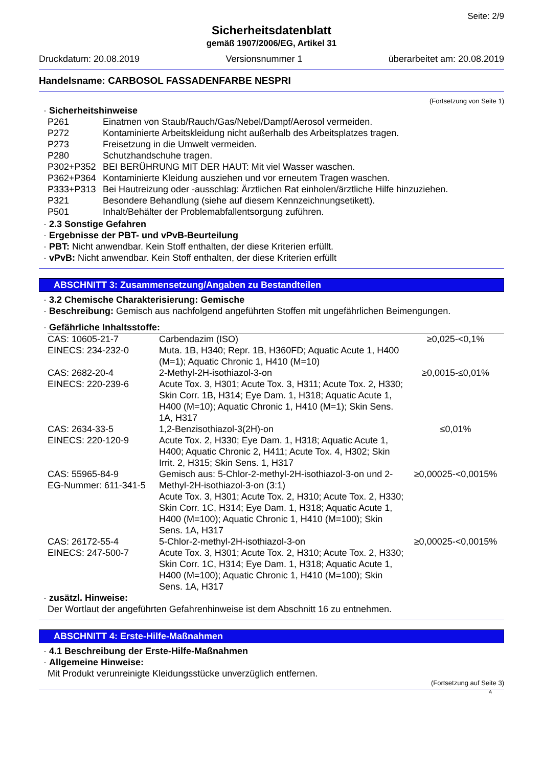Seite: 2/9
Sicherheitsdatenblatt
gemäß 1907/2006/EG, Artikel 31
Druckdatum: 20.08.2019 Versionsnummer 1 überarbeitet am: 20.08.2019
Handelsname: CARBOSOL FASSADENFARBE NESPRI
(Fortsetzung von Seite 1)
· Sicherheitshinweise
| P261 | Einatmen von Staub/Rauch/Gas/Nebel/Dampf/Aerosol vermeiden. |
| P272 | Kontaminierte Arbeitskleidung nicht außerhalb des Arbeitsplatzes tragen. |
| P273 | Freisetzung in die Umwelt vermeiden. |
| P280 | Schutzhandschuhe tragen. |
| P302+P352 | BEI BERÜHRUNG MIT DER HAUT: Mit viel Wasser waschen. |
| P362+P364 | Kontaminierte Kleidung ausziehen und vor erneutem Tragen waschen. |
| P333+P313 | Bei Hautreizung oder -ausschlag: Ärztlichen Rat einholen/ärztliche Hilfe hinzuziehen. |
| P321 | Besondere Behandlung (siehe auf diesem Kennzeichnungsetikett). |
| P501 | Inhalt/Behälter der Problemabfallentsorgung zuführen. |
· 2.3 Sonstige Gefahren
· Ergebnisse der PBT- und vPvB-Beurteilung
· PBT: Nicht anwendbar. Kein Stoff enthalten, der diese Kriterien erfüllt.
· vPvB: Nicht anwendbar. Kein Stoff enthalten, der diese Kriterien erfüllt
ABSCHNITT 3: Zusammensetzung/Angaben zu Bestandteilen
· 3.2 Chemische Charakterisierung: Gemische
· Beschreibung: Gemisch aus nachfolgend angeführten Stoffen mit ungefährlichen Beimengungen.
· Gefährliche Inhaltsstoffe:
| CAS: 10605-21-7 EINECS: 234-232-0 | Carbendazim (ISO) Muta. 1B, H340; Repr. 1B, H360FD; Aquatic Acute 1, H400 (M=1); Aquatic Chronic 1, H410 (M=10) | ≥0,025-<0,1% |
| CAS: 2682-20-4 EINECS: 220-239-6 | 2-Methyl-2H-isothiazol-3-on Acute Tox. 3, H301; Acute Tox. 3, H311; Acute Tox. 2, H330; Skin Corr. 1B, H314; Eye Dam. 1, H318; Aquatic Acute 1, H400 (M=10); Aquatic Chronic 1, H410 (M=1); Skin Sens. 1A, H317 | ≥0,0015-≤0,01% |
| CAS: 2634-33-5 EINECS: 220-120-9 | 1,2-Benzisothiazol-3(2H)-on Acute Tox. 2, H330; Eye Dam. 1, H318; Aquatic Acute 1, H400; Aquatic Chronic 2, H411; Acute Tox. 4, H302; Skin Irrit. 2, H315; Skin Sens. 1, H317 | ≤0,01% |
| CAS: 55965-84-9 EG-Nummer: 611-341-5 | Gemisch aus: 5-Chlor-2-methyl-2H-isothiazol-3-on und 2-Methyl-2H-isothiazol-3-on (3:1) Acute Tox. 3, H301; Acute Tox. 2, H310; Acute Tox. 2, H330; Skin Corr. 1C, H314; Eye Dam. 1, H318; Aquatic Acute 1, H400 (M=100); Aquatic Chronic 1, H410 (M=100); Skin Sens. 1A, H317 | ≥0,00025-<0,0015% |
| CAS: 26172-55-4 EINECS: 247-500-7 | 5-Chlor-2-methyl-2H-isothiazol-3-on Acute Tox. 3, H301; Acute Tox. 2, H310; Acute Tox. 2, H330; Skin Corr. 1C, H314; Eye Dam. 1, H318; Aquatic Acute 1, H400 (M=100); Aquatic Chronic 1, H410 (M=100); Skin Sens. 1A, H317 | ≥0,00025-<0,0015% |
· zusätzl. Hinweise:
Der Wortlaut der angeführten Gefahrenhinweise ist dem Abschnitt 16 zu entnehmen.
ABSCHNITT 4: Erste-Hilfe-Maßnahmen
· 4.1 Beschreibung der Erste-Hilfe-Maßnahmen
· Allgemeine Hinweise:
Mit Produkt verunreinigte Kleidungsstücke unverzüglich entfernen.
(Fortsetzung auf Seite 3)
A